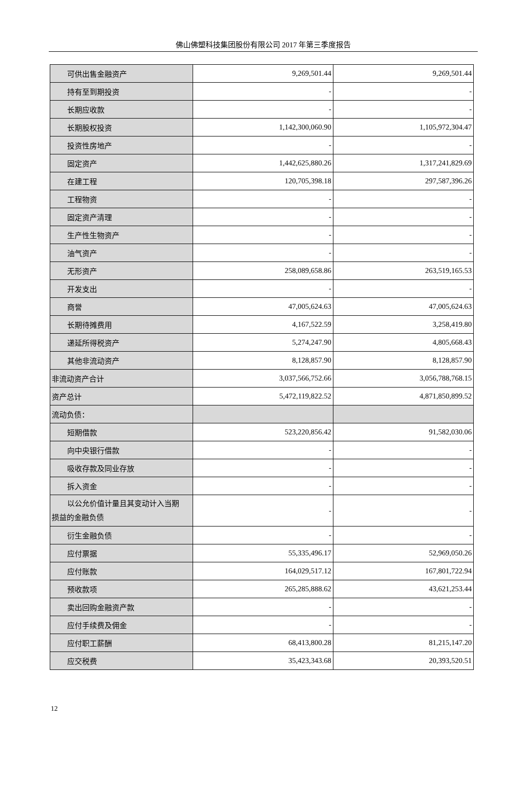佛山佛塑科技集团股份有限公司 2017 年第三季度报告
| 可供出售金融资产 | 9,269,501.44 | 9,269,501.44 |
| 持有至到期投资 | - | - |
| 长期应收款 | - | - |
| 长期股权投资 | 1,142,300,060.90 | 1,105,972,304.47 |
| 投资性房地产 | - | - |
| 固定资产 | 1,442,625,880.26 | 1,317,241,829.69 |
| 在建工程 | 120,705,398.18 | 297,587,396.26 |
| 工程物资 | - | - |
| 固定资产清理 | - | - |
| 生产性生物资产 | - | - |
| 油气资产 | - | - |
| 无形资产 | 258,089,658.86 | 263,519,165.53 |
| 开发支出 | - | - |
| 商誉 | 47,005,624.63 | 47,005,624.63 |
| 长期待摊费用 | 4,167,522.59 | 3,258,419.80 |
| 递延所得税资产 | 5,274,247.90 | 4,805,668.43 |
| 其他非流动资产 | 8,128,857.90 | 8,128,857.90 |
| 非流动资产合计 | 3,037,566,752.66 | 3,056,788,768.15 |
| 资产总计 | 5,472,119,822.52 | 4,871,850,899.52 |
| 流动负债： | | |
| 短期借款 | 523,220,856.42 | 91,582,030.06 |
| 向中央银行借款 | - | - |
| 吸收存款及同业存放 | - | - |
| 拆入资金 | - | - |
| 以公允价值计量且其变动计入当期 损益的金融负债 | - | - |
| 衍生金融负债 | - | - |
| 应付票据 | 55,335,496.17 | 52,969,050.26 |
| 应付账款 | 164,029,517.12 | 167,801,722.94 |
| 预收款项 | 265,285,888.62 | 43,621,253.44 |
| 卖出回购金融资产款 | - | - |
| 应付手续费及佣金 | - | - |
| 应付职工薪酬 | 68,413,800.28 | 81,215,147.20 |
| 应交税费 | 35,423,343.68 | 20,393,520.51 |
12